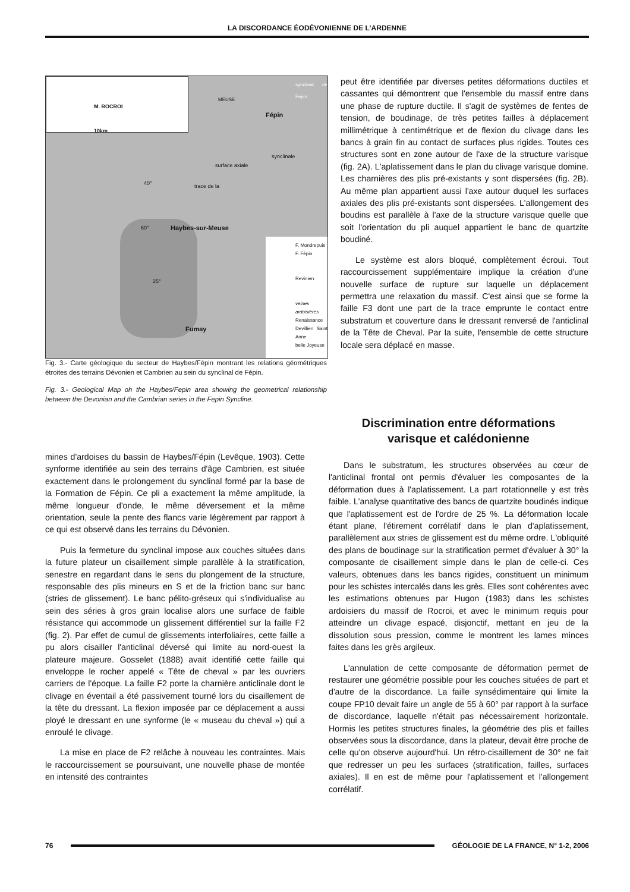LA DISCORDANCE ÉODÉVONIENNE DE L’ARDENNE
M. ROCROI
10km
F. Mondrepuis
F. Fépin
Revinien
veines ardoisières
Renaissance
Devillien Saint Anne
belle Joyeuse
Fépin
synclinal de Fépin
MEUSE
surface axiale
trace de la
synclinale
40°
60° Haybes-sur-Meuse
25°
Fumay
Fig. 3.- Carte géologique du secteur de Haybes/Fépin montrant les relations géométriques étroites des terrains Dévonien et Cambrien au sein du synclinal de Fépin.
Fig. 3.- Geological Map oh the Haybes/Fepin area showing the geometrical relationship between the Devonian and the Cambrian series in the Fepin Syncline.
mines d'ardoises du bassin de Haybes/Fépin (Levêque, 1903). Cette synforme identifiée au sein des terrains d'âge Cambrien, est située exactement dans le prolongement du synclinal formé par la base de la Formation de Fépin. Ce pli a exactement la même amplitude, la même longueur d'onde, le même déversement et la même orientation, seule la pente des flancs varie légèrement par rapport à ce qui est observé dans les terrains du Dévonien.
Puis la fermeture du synclinal impose aux couches situées dans la future plateur un cisaillement simple parallèle à la stratification, senestre en regardant dans le sens du plongement de la structure, responsable des plis mineurs en S et de la friction banc sur banc (stries de glissement). Le banc pélito-gréseux qui s'individualise au sein des séries à gros grain localise alors une surface de faible résistance qui accommode un glissement différentiel sur la faille F2 (fig. 2). Par effet de cumul de glissements interfoliaires, cette faille a pu alors cisailler l'anticlinal déversé qui limite au nord-ouest la plateure majeure. Gosselet (1888) avait identifié cette faille qui enveloppe le rocher appelé « Tête de cheval » par les ouvriers carriers de l'époque. La faille F2 porte la charnière anticlinale dont le clivage en éventail a été passivement tourné lors du cisaillement de la tête du dressant. La flexion imposée par ce déplacement a aussi ployé le dressant en une synforme (le « museau du cheval ») qui a enroulé le clivage.
La mise en place de F2 relâche à nouveau les contraintes. Mais le raccourcissement se poursuivant, une nouvelle phase de montée en intensité des contraintes
peut être identifiée par diverses petites déformations ductiles et cassantes qui démontrent que l'ensemble du massif entre dans une phase de rupture ductile. Il s'agit de systèmes de fentes de tension, de boudinage, de très petites failles à déplacement millimétrique à centimétrique et de flexion du clivage dans les bancs à grain fin au contact de surfaces plus rigides. Toutes ces structures sont en zone autour de l'axe de la structure varisque (fig. 2A). L'aplatissement dans le plan du clivage varisque domine. Les charnières des plis pré-existants y sont dispersées (fig. 2B). Au même plan appartient aussi l'axe autour duquel les surfaces axiales des plis pré-existants sont dispersées. L'allongement des boudins est parallèle à l'axe de la structure varisque quelle que soit l'orientation du pli auquel appartient le banc de quartzite boudiné.
Le système est alors bloqué, complètement écroui. Tout raccourcissement supplémentaire implique la création d'une nouvelle surface de rupture sur laquelle un déplacement permettra une relaxation du massif. C'est ainsi que se forme la faille F3 dont une part de la trace emprunte le contact entre substratum et couverture dans le dressant renversé de l'anticlinal de la Tête de Cheval. Par la suite, l'ensemble de cette structure locale sera déplacé en masse.
Discrimination entre déformations
varisque et calédonienne
Dans le substratum, les structures observées au cœur de l'anticlinal frontal ont permis d'évaluer les composantes de la déformation dues à l'aplatissement. La part rotationnelle y est très faible. L'analyse quantitative des bancs de quartzite boudinés indique que l'aplatissement est de l'ordre de 25 %. La déformation locale étant plane, l'étirement corrélatif dans le plan d'aplatissement, parallèlement aux stries de glissement est du même ordre. L'obliquité des plans de boudinage sur la stratification permet d'évaluer à 30° la composante de cisaillement simple dans le plan de celle-ci. Ces valeurs, obtenues dans les bancs rigides, constituent un minimum pour les schistes intercalés dans les grès. Elles sont cohérentes avec les estimations obtenues par Hugon (1983) dans les schistes ardoisiers du massif de Rocroi, et avec le minimum requis pour atteindre un clivage espacé, disjonctif, mettant en jeu de la dissolution sous pression, comme le montrent les lames minces faites dans les grès argileux.
L'annulation de cette composante de déformation permet de restaurer une géométrie possible pour les couches situées de part et d'autre de la discordance. La faille synsédimentaire qui limite la coupe FP10 devait faire un angle de 55 à 60° par rapport à la surface de discordance, laquelle n'était pas nécessairement horizontale. Hormis les petites structures finales, la géométrie des plis et failles observées sous la discordance, dans la plateur, devait être proche de celle qu'on observe aujourd'hui. Un rétro-cisaillement de 30° ne fait que redresser un peu les surfaces (stratification, failles, surfaces axiales). Il en est de même pour l'aplatissement et l'allongement corrélatif.
76 GÉOLOGIE DE LA FRANCE, N° 1-2, 2006